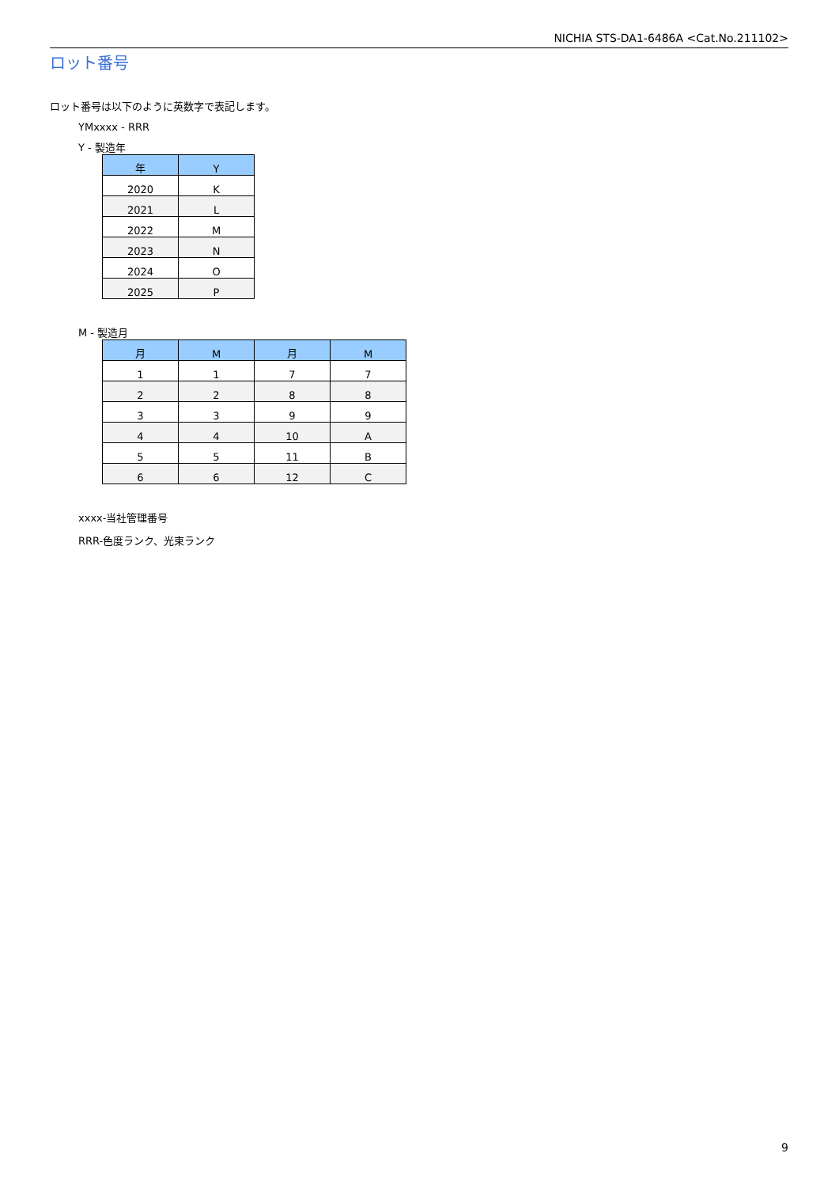NICHIA STS-DA1-6486A <Cat.No.211102>
ロット番号
ロット番号は以下のように英数字で表記します。
YMxxxx - RRR
Y - 製造年
| 年 | Y |
| --- | --- |
| 2020 | K |
| 2021 | L |
| 2022 | M |
| 2023 | N |
| 2024 | O |
| 2025 | P |
M - 製造月
| 月 | M | 月 | M |
| --- | --- | --- | --- |
| 1 | 1 | 7 | 7 |
| 2 | 2 | 8 | 8 |
| 3 | 3 | 9 | 9 |
| 4 | 4 | 10 | A |
| 5 | 5 | 11 | B |
| 6 | 6 | 12 | C |
xxxx-当社管理番号
RRR-色度ランク、光束ランク
9